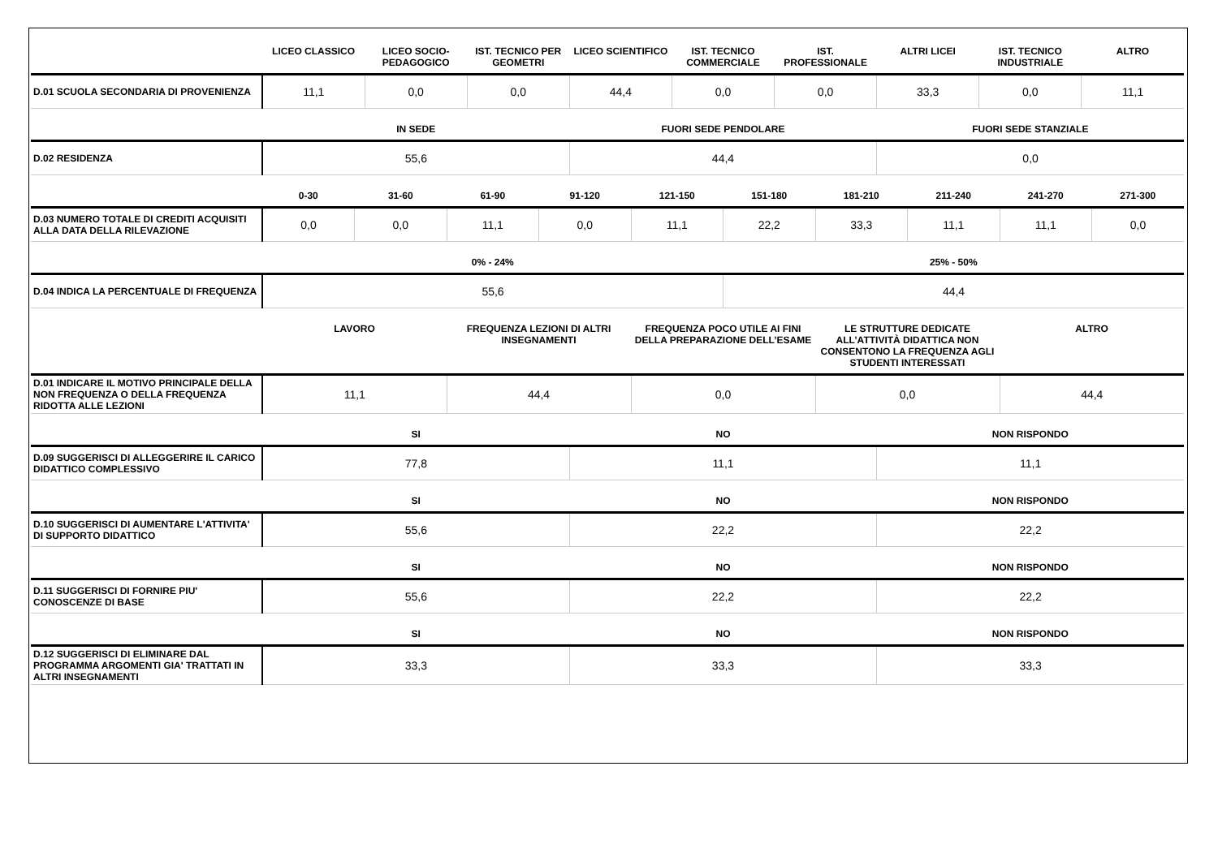| | LICEO CLASSICO | LICEO SOCIO-PEDAGOGICO | IST. TECNICO PER GEOMETRI | LICEO SCIENTIFICO | IST. TECNICO COMMERCIALE | IST. PROFESSIONALE | ALTRI LICEI | IST. TECNICO INDUSTRIALE | ALTRO |
| --- | --- | --- | --- | --- | --- | --- | --- | --- | --- |
| D.01 SCUOLA SECONDARIA DI PROVENIENZA | 11,1 | 0,0 | 0,0 | 44,4 | 0,0 | 0,0 | 33,3 | 0,0 | 11,1 |
| | IN SEDE | FUORI SEDE PENDOLARE | FUORI SEDE STANZIALE |
| --- | --- | --- | --- |
| D.02 RESIDENZA | 55,6 | 44,4 | 0,0 |
| | 0-30 | 31-60 | 61-90 | 91-120 | 121-150 | 151-180 | 181-210 | 211-240 | 241-270 | 271-300 |
| --- | --- | --- | --- | --- | --- | --- | --- | --- | --- | --- |
| D.03 NUMERO TOTALE DI CREDITI ACQUISITI ALLA DATA DELLA RILEVAZIONE | 0,0 | 0,0 | 11,1 | 0,0 | 11,1 | 22,2 | 33,3 | 11,1 | 11,1 | 0,0 |
| | 0% - 24% | 25% - 50% |
| --- | --- | --- |
| D.04 INDICA LA PERCENTUALE DI FREQUENZA | 55,6 | 44,4 |
| | LAVORO | FREQUENZA LEZIONI DI ALTRI INSEGNAMENTI | FREQUENZA POCO UTILE AI FINI DELLA PREPARAZIONE DELL’ESAME | LE STRUTTURE DEDICATE ALL’ATTIVITÀ DIDATTICA NON CONSENTONO LA FREQUENZA AGLI STUDENTI INTERESSATI | ALTRO |
| --- | --- | --- | --- | --- | --- |
| D.01 INDICARE IL MOTIVO PRINCIPALE DELLA NON FREQUENZA O DELLA FREQUENZA RIDOTTA ALLE LEZIONI | 11,1 | 44,4 | 0,0 | 0,0 | 44,4 |
| | SI | NO | NON RISPONDO |
| --- | --- | --- | --- |
| D.09 SUGGERISCI DI ALLEGGERIRE IL CARICO DIDATTICO COMPLESSIVO | 77,8 | 11,1 | 11,1 |
| | SI | NO | NON RISPONDO |
| --- | --- | --- | --- |
| D.10 SUGGERISCI DI AUMENTARE L'ATTIVITA' DI SUPPORTO DIDATTICO | 55,6 | 22,2 | 22,2 |
| | SI | NO | NON RISPONDO |
| --- | --- | --- | --- |
| D.11 SUGGERISCI DI FORNIRE PIU' CONOSCENZE DI BASE | 55,6 | 22,2 | 22,2 |
| | SI | NO | NON RISPONDO |
| --- | --- | --- | --- |
| D.12 SUGGERISCI DI ELIMINARE DAL PROGRAMMA ARGOMENTI GIA' TRATTATI IN ALTRI INSEGNAMENTI | 33,3 | 33,3 | 33,3 |